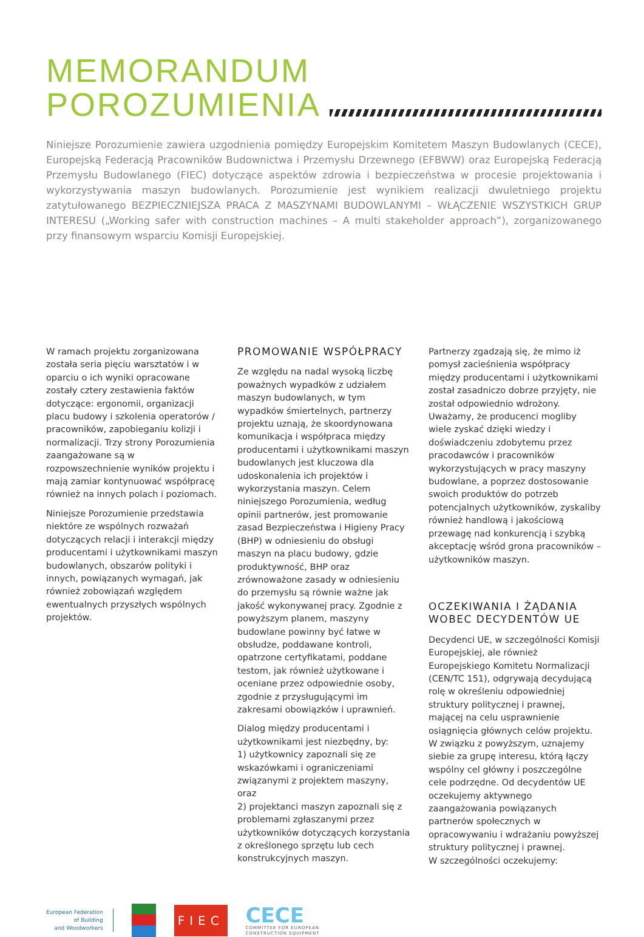MEMORANDUM
POROZUMIENIA
Niniejsze Porozumienie zawiera uzgodnienia pomiędzy Europejskim Komitetem Maszyn Budowlanych (CECE), Europejską Federacją Pracowników Budownictwa i Przemysłu Drzewnego (EFBWW) oraz Europejską Federacją Przemysłu Budowlanego (FIEC) dotyczące aspektów zdrowia i bezpieczeństwa w procesie projektowania i wykorzystywania maszyn budowlanych. Porozumienie jest wynikiem realizacji dwuletniego projektu zatytułowanego BEZPIECZNIEJSZA PRACA Z MASZYNAMI BUDOWLANYMI – WŁĄCZENIE WSZYSTKICH GRUP INTERESU („Working safer with construction machines – A multi stakeholder approach”), zorganizowanego przy finansowym wsparciu Komisji Europejskiej.
W ramach projektu zorganizowana została seria pięciu warsztatów i w oparciu o ich wyniki opracowane zostały cztery zestawienia faktów dotyczące: ergonomii, organizacji placu budowy i szkolenia operatorów / pracowników, zapobieganiu kolizji i normalizacji. Trzy strony Porozumienia zaangażowane są w rozpowszechnienie wyników projektu i mają zamiar kontynuować współpracę również na innych polach i poziomach.
Niniejsze Porozumienie przedstawia niektóre ze wspólnych rozważań dotyczących relacji i interakcji między producentami i użytkownikami maszyn budowlanych, obszarów polityki i innych, powiązanych wymagań, jak również zobowiązań względem ewentualnych przyszłych wspólnych projektów.
PROMOWANIE WSPÓŁPRACY
Ze względu na nadal wysoką liczbę poważnych wypadków z udziałem maszyn budowlanych, w tym wypadków śmiertelnych, partnerzy projektu uznają, że skoordynowana komunikacja i współpraca między producentami i użytkownikami maszyn budowlanych jest kluczowa dla udoskonalenia ich projektów i wykorzystania maszyn. Celem niniejszego Porozumienia, według opinii partnerów, jest promowanie zasad Bezpieczeństwa i Higieny Pracy (BHP) w odniesieniu do obsługi maszyn na placu budowy, gdzie produktywność, BHP oraz zrównoważone zasady w odniesieniu do przemysłu są równie ważne jak jakość wykonywanej pracy. Zgodnie z powyższym planem, maszyny budowlane powinny być łatwe w obsłudze, poddawane kontroli, opatrzone certyfikatami, poddane testom, jak również użytkowane i oceniane przez odpowiednie osoby, zgodnie z przysługującymi im zakresami obowiązków i uprawnień.
Dialog między producentami i użytkownikami jest niezbędny, by:
1) użytkownicy zapoznali się ze wskazówkami i ograniczeniami związanymi z projektem maszyny, oraz
2) projektanci maszyn zapoznali się z problemami zgłaszanymi przez użytkowników dotyczących korzystania z określonego sprzętu lub cech konstrukcyjnych maszyn.
Partnerzy zgadzają się, że mimo iż pomysł zacieśnienia współpracy między producentami i użytkownikami został zasadniczo dobrze przyjęty, nie został odpowiednio wdrożony. Uważamy, że producenci mogliby wiele zyskać dzięki wiedzy i doświadczeniu zdobytemu przez pracodawców i pracowników wykorzystujących w pracy maszyny budowlane, a poprzez dostosowanie swoich produktów do potrzeb potencjalnych użytkowników, zyskaliby również handlową i jakościową przewagę nad konkurencją i szybką akceptację wśród grona pracowników – użytkowników maszyn.
OCZEKIWANIA I ŻĄDANIA
WOBEC DECYDENTÓW UE
Decydenci UE, w szczególności Komisji Europejskiej, ale również Europejskiego Komitetu Normalizacji (CEN/TC 151), odgrywają decydującą rolę w określeniu odpowiedniej struktury politycznej i prawnej, mającej na celu usprawnienie osiągnięcia głównych celów projektu. W związku z powyższym, uznajemy siebie za grupę interesu, którą łączy wspólny cel główny i poszczególne cele podrzędne. Od decydentów UE oczekujemy aktywnego zaangażowania powiązanych partnerów społecznych w opracowywaniu i wdrażaniu powyższej struktury politycznej i prawnej.
W szczególności oczekujemy:
European Federation
of Building
and Woodworkers
FIEC
CECE
COMMITTEE FOR EUROPEAN
CONSTRUCTION EQUIPMENT